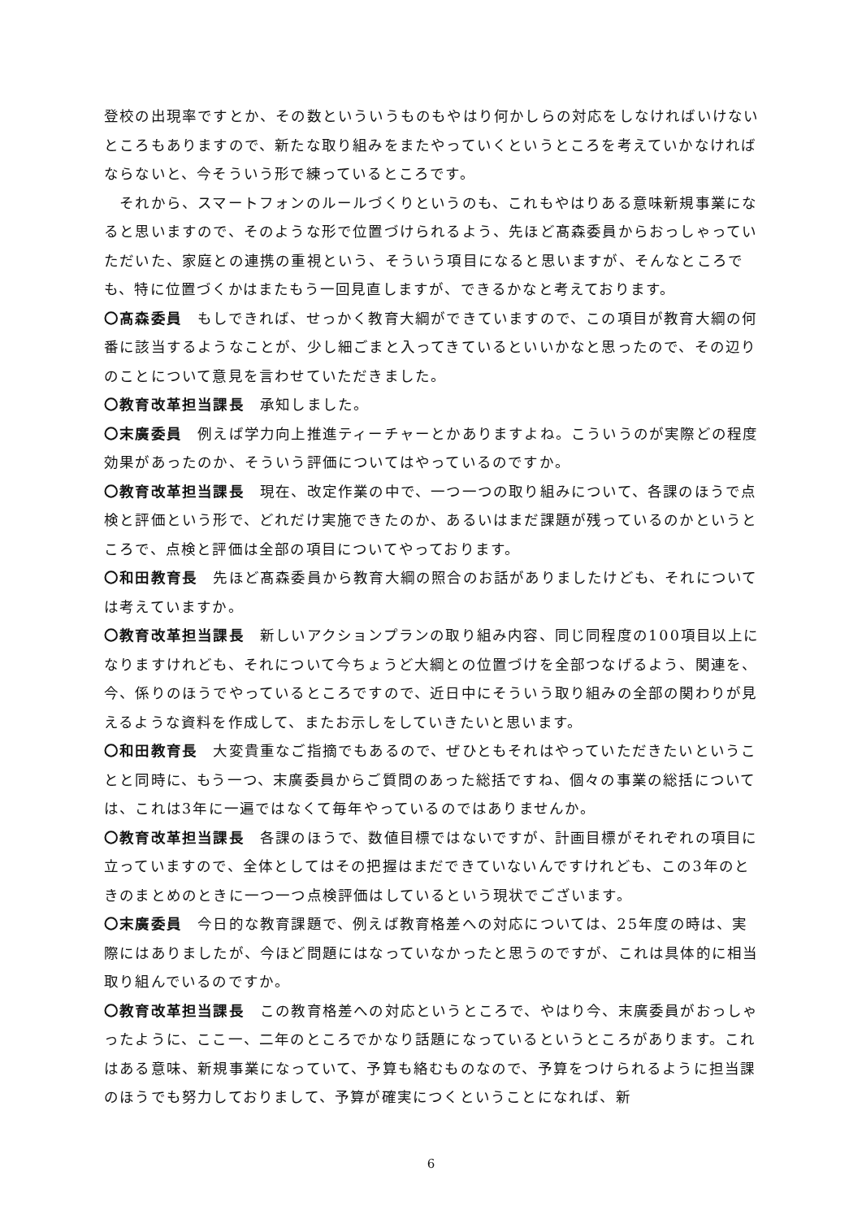登校の出現率ですとか、その数といういうものもやはり何かしらの対応をしなければいけないところもありますので、新たな取り組みをまたやっていくというところを考えていかなければならないと、今そういう形で練っているところです。
　それから、スマートフォンのルールづくりというのも、これもやはりある意味新規事業になると思いますので、そのような形で位置づけられるよう、先ほど髙森委員からおっしゃっていただいた、家庭との連携の重視という、そういう項目になると思いますが、そんなところでも、特に位置づくかはまたもう一回見直しますが、できるかなと考えております。
〇髙森委員　もしできれば、せっかく教育大綱ができていますので、この項目が教育大綱の何番に該当するようなことが、少し細ごまと入ってきているといいかなと思ったので、その辺りのことについて意見を言わせていただきました。
〇教育改革担当課長　承知しました。
〇末廣委員　例えば学力向上推進ティーチャーとかありますよね。こういうのが実際どの程度効果があったのか、そういう評価についてはやっているのですか。
〇教育改革担当課長　現在、改定作業の中で、一つ一つの取り組みについて、各課のほうで点検と評価という形で、どれだけ実施できたのか、あるいはまだ課題が残っているのかというところで、点検と評価は全部の項目についてやっております。
〇和田教育長　先ほど髙森委員から教育大綱の照合のお話がありましたけども、それについては考えていますか。
〇教育改革担当課長　新しいアクションプランの取り組み内容、同じ同程度の100項目以上になりますけれども、それについて今ちょうど大綱との位置づけを全部つなげるよう、関連を、今、係りのほうでやっているところですので、近日中にそういう取り組みの全部の関わりが見えるような資料を作成して、またお示しをしていきたいと思います。
〇和田教育長　大変貴重なご指摘でもあるので、ぜひともそれはやっていただきたいということと同時に、もう一つ、末廣委員からご質問のあった総括ですね、個々の事業の総括については、これは3年に一遍ではなくて毎年やっているのではありませんか。
〇教育改革担当課長　各課のほうで、数値目標ではないですが、計画目標がそれぞれの項目に立っていますので、全体としてはその把握はまだできていないんですけれども、この3年のときのまとめのときに一つ一つ点検評価はしているという現状でございます。
〇末廣委員　今日的な教育課題で、例えば教育格差への対応については、25年度の時は、実際にはありましたが、今ほど問題にはなっていなかったと思うのですが、これは具体的に相当取り組んでいるのですか。
〇教育改革担当課長　この教育格差への対応というところで、やはり今、末廣委員がおっしゃったように、ここ一、二年のところでかなり話題になっているというところがあります。これはある意味、新規事業になっていて、予算も絡むものなので、予算をつけられるように担当課のほうでも努力しておりまして、予算が確実につくということになれば、新
6